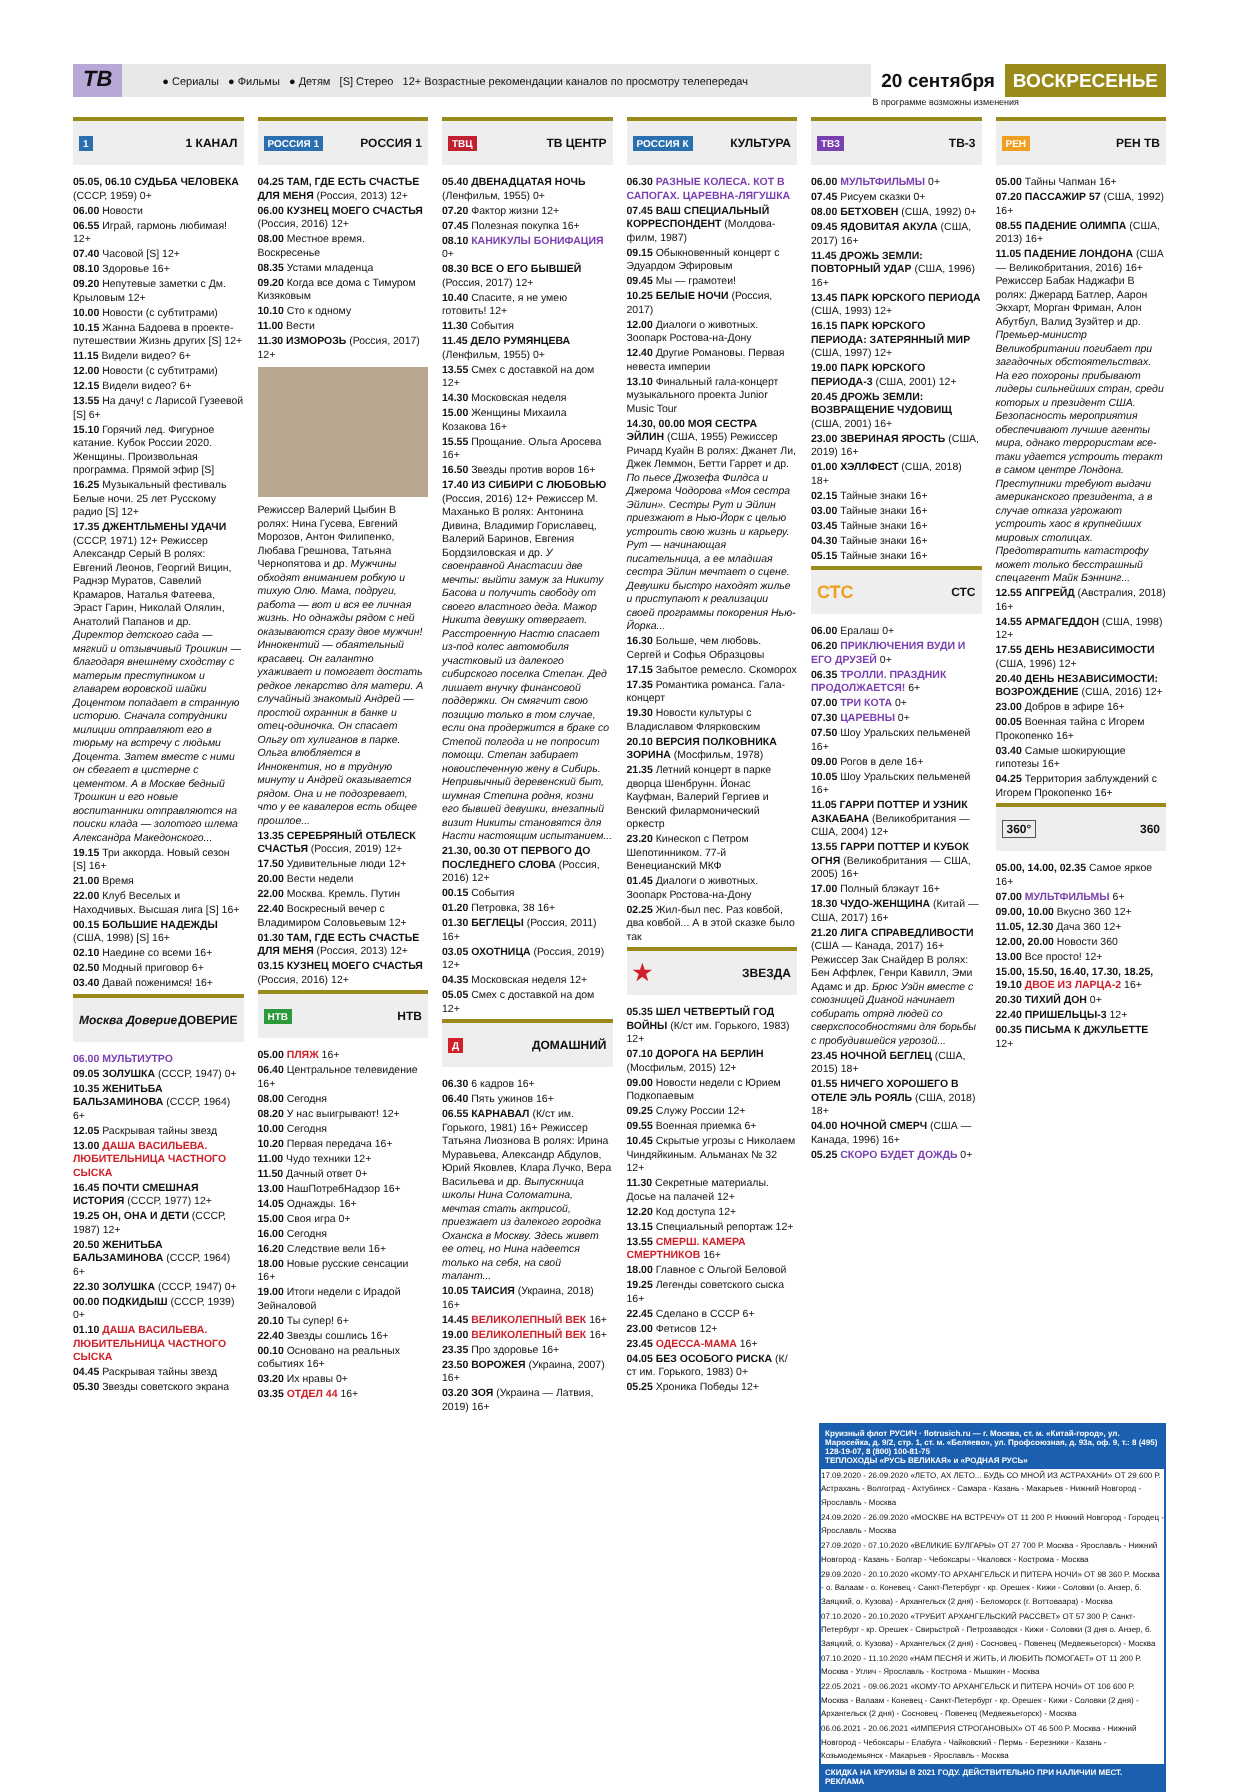ТВ ● Сериалы ● Фильмы ● Детям [S] Стерео 12+ Возрастные рекомендации каналов по просмотру телепередач 20 сентября ВОСКРЕСЕНЬЕ
В программе возможны изменения
1 1 КАНАЛ
05.05, 06.10 СУДЬБА ЧЕЛОВЕКА (СССР, 1959) 0+
06.00 Новости
06.55 Играй, гармонь любимая! 12+
07.40 Часовой [S] 12+
08.10 Здоровье 16+
09.20 Непутевые заметки с Дм. Крыловым 12+
10.00 Новости (с субтитрами)
10.15 Жанна Бадоева в проекте-путешествии Жизнь других [S] 12+
11.15 Видели видео? 6+
12.00 Новости (с субтитрами)
12.15 Видели видео? 6+
13.55 На дачу! с Ларисой Гузеевой [S] 6+
15.10 Горячий лед. Фигурное катание. Кубок России 2020. Женщины. Произвольная программа. Прямой эфир [S]
16.25 Музыкальный фестиваль Белые ночи. 25 лет Русскому радио [S] 12+
17.35 ДЖЕНТЛЬМЕНЫ УДАЧИ (СССР, 1971) 12+ Режиссер Александр Серый В ролях: Евгений Леонов, Георгий Вицин, Раднэр Муратов, Савелий Крамаров, Наталья Фатеева, Эраст Гарин, Николай Олялин, Анатолий Папанов и др. Директор детского сада — мягкий и отзывчивый Трошкин — благодаря внешнему сходству с матерым преступником и главарем воровской шайки Доцентом попадает в странную историю. Сначала сотрудники милиции отправляют его в тюрьму на встречу с людьми Доцента. Затем вместе с ними он сбегает в цистерне с цементом. А в Москве бедный Трошкин и его новые воспитанники отправляются на поиски клада — золотого шлема Александра Македонского...
19.15 Три аккорда. Новый сезон [S] 16+
21.00 Время
22.00 Клуб Веселых и Находчивых. Высшая лига [S] 16+
00.15 БОЛЬШИЕ НАДЕЖДЫ (США, 1998) [S] 16+
02.10 Наедине со всеми 16+
02.50 Модный приговор 6+
03.40 Давай поженимся! 16+
Москва Доверие ДОВЕРИЕ
06.00 МУЛЬТИУТРО
09.05 ЗОЛУШКА (СССР, 1947) 0+
10.35 ЖЕНИТЬБА БАЛЬЗАМИНОВА (СССР, 1964) 6+
12.05 Раскрывая тайны звезд
13.00 ДАША ВАСИЛЬЕВА. ЛЮБИТЕЛЬНИЦА ЧАСТНОГО СЫСКА
16.45 ПОЧТИ СМЕШНАЯ ИСТОРИЯ (СССР, 1977) 12+
19.25 ОН, ОНА И ДЕТИ (СССР, 1987) 12+
20.50 ЖЕНИТЬБА БАЛЬЗАМИНОВА (СССР, 1964) 6+
22.30 ЗОЛУШКА (СССР, 1947) 0+
00.00 ПОДКИДЫШ (СССР, 1939) 0+
01.10 ДАША ВАСИЛЬЕВА. ЛЮБИТЕЛЬНИЦА ЧАСТНОГО СЫСКА
04.45 Раскрывая тайны звезд
05.30 Звезды советского экрана
РОССИЯ 1 РОССИЯ 1
04.25 ТАМ, ГДЕ ЕСТЬ СЧАСТЬЕ ДЛЯ МЕНЯ (Россия, 2013) 12+
06.00 КУЗНЕЦ МОЕГО СЧАСТЬЯ (Россия, 2016) 12+
08.00 Местное время. Воскресенье
08.35 Устами младенца
09.20 Когда все дома с Тимуром Кизяковым
10.10 Сто к одному
11.00 Вести
11.30 ИЗМОРОЗЬ (Россия, 2017) 12+
Режиссер Валерий Цыбин В ролях: Нина Гусева, Евгений Морозов, Антон Филипенко, Любава Грешнова, Татьяна Чернопятова и др. Мужчины обходят вниманием робкую и тихую Олю. Мама, подруги, работа — вот и вся ее личная жизнь. Но однажды рядом с ней оказываются сразу двое мужчин! Иннокентий — обаятельный красавец. Он галантно ухаживает и помогает достать редкое лекарство для матери. А случайный знакомый Андрей — простой охранник в банке и отец-одиночка. Он спасает Ольгу от хулиганов в парке. Ольга влюбляется в Иннокентия, но в трудную минуту и Андрей оказывается рядом. Она и не подозревает, что у ее кавалеров есть общее прошлое...
13.35 СЕРЕБРЯНЫЙ ОТБЛЕСК СЧАСТЬЯ (Россия, 2019) 12+
17.50 Удивительные люди 12+
20.00 Вести недели
22.00 Москва. Кремль. Путин
22.40 Воскресный вечер с Владимиром Соловьевым 12+
01.30 ТАМ, ГДЕ ЕСТЬ СЧАСТЬЕ ДЛЯ МЕНЯ (Россия, 2013) 12+
03.15 КУЗНЕЦ МОЕГО СЧАСТЬЯ (Россия, 2016) 12+
НТВ НТВ
05.00 ПЛЯЖ 16+
06.40 Центральное телевидение 16+
08.00 Сегодня
08.20 У нас выигрывают! 12+
10.00 Сегодня
10.20 Первая передача 16+
11.00 Чудо техники 12+
11.50 Дачный ответ 0+
13.00 НашПотребНадзор 16+
14.05 Однажды. 16+
15.00 Своя игра 0+
16.00 Сегодня
16.20 Следствие вели 16+
18.00 Новые русские сенсации 16+
19.00 Итоги недели с Ирадой Зейналовой
20.10 Ты супер! 6+
22.40 Звезды сошлись 16+
00.10 Основано на реальных событиях 16+
03.20 Их нравы 0+
03.35 ОТДЕЛ 44 16+
ТВЦ ТВ ЦЕНТР
05.40 ДВЕНАДЦАТАЯ НОЧЬ (Ленфильм, 1955) 0+
07.20 Фактор жизни 12+
07.45 Полезная покупка 16+
08.10 КАНИКУЛЫ БОНИФАЦИЯ 0+
08.30 ВСЕ О ЕГО БЫВШЕЙ (Россия, 2017) 12+
10.40 Спасите, я не умею готовить! 12+
11.30 События
11.45 ДЕЛО РУМЯНЦЕВА (Ленфильм, 1955) 0+
13.55 Смех с доставкой на дом 12+
14.30 Московская неделя
15.00 Женщины Михаила Козакова 16+
15.55 Прощание. Ольга Аросева 16+
16.50 Звезды против воров 16+
17.40 ИЗ СИБИРИ С ЛЮБОВЬЮ (Россия, 2016) 12+ Режиссер М. Маханько В ролях: Антонина Дивина, Владимир Гориславец, Валерий Баринов, Евгения Бордзиловская и др. У своенравной Анастасии две мечты: выйти замуж за Никиту Басова и получить свободу от своего властного деда. Мажор Никита девушку отвергает. Расстроенную Настю спасает из-под колес автомобиля участковый из далекого сибирского поселка Степан. Дед лишает внучку финансовой поддержки. Он смягчит свою позицию только в том случае, если она продержится в браке со Степой полгода и не попросит помощи. Степан забирает новоиспеченную жену в Сибирь. Непривычный деревенский быт, шумная Степина родня, козни его бывшей девушки, внезапный визит Никиты становятся для Насти настоящим испытанием...
21.30, 00.30 ОТ ПЕРВОГО ДО ПОСЛЕДНЕГО СЛОВА (Россия, 2016) 12+
00.15 События
01.20 Петровка, 38 16+
01.30 БЕГЛЕЦЫ (Россия, 2011) 16+
03.05 ОХОТНИЦА (Россия, 2019) 12+
04.35 Московская неделя 12+
05.05 Смех с доставкой на дом 12+
Д ДОМАШНИЙ
06.30 6 кадров 16+
06.40 Пять ужинов 16+
06.55 КАРНАВАЛ (К/ст им. Горького, 1981) 16+ Режиссер Татьяна Лиознова В ролях: Ирина Муравьева, Александр Абдулов, Юрий Яковлев, Клара Лучко, Вера Васильева и др. Выпускница школы Нина Соломатина, мечтая стать актрисой, приезжает из далекого городка Оханска в Москву. Здесь живет ее отец, но Нина надеется только на себя, на свой талант...
10.05 ТАИСИЯ (Украина, 2018) 16+
14.45 ВЕЛИКОЛЕПНЫЙ ВЕК 16+
19.00 ВЕЛИКОЛЕПНЫЙ ВЕК 16+
23.35 Про здоровье 16+
23.50 ВОРОЖЕЯ (Украина, 2007) 16+
03.20 ЗОЯ (Украина — Латвия, 2019) 16+
РОССИЯ К КУЛЬТУРА
06.30 РАЗНЫЕ КОЛЕСА. КОТ В САПОГАХ. ЦАРЕВНА-ЛЯГУШКА
07.45 ВАШ СПЕЦИАЛЬНЫЙ КОРРЕСПОНДЕНТ (Молдова-филм, 1987)
09.15 Обыкновенный концерт с Эдуардом Эфировым
09.45 Мы — грамотеи!
10.25 БЕЛЫЕ НОЧИ (Россия, 2017)
12.00 Диалоги о животных. Зоопарк Ростова-на-Дону
12.40 Другие Романовы. Первая невеста империи
13.10 Финальный гала-концерт музыкального проекта Junior Music Tour
14.30, 00.00 МОЯ СЕСТРА ЭЙЛИН (США, 1955) Режиссер Ричард Куайн В ролях: Джанет Ли, Джек Леммон, Бетти Гаррет и др. По пьесе Джозефа Филдса и Джерома Чодорова «Моя сестра Эйлин». Сестры Рут и Эйлин приезжают в Нью-Йорк с целью устроить свою жизнь и карьеру. Рут — начинающая писательница, а ее младшая сестра Эйлин мечтает о сцене. Девушки быстро находят жилье и приступают к реализации своей программы покорения Нью-Йорка...
16.30 Больше, чем любовь. Сергей и Софья Образцовы
17.15 Забытое ремесло. Скоморох
17.35 Романтика романса. Гала-концерт
19.30 Новости культуры с Владиславом Флярковским
20.10 ВЕРСИЯ ПОЛКОВНИКА ЗОРИНА (Мосфильм, 1978)
21.35 Летний концерт в парке дворца Шенбрунн. Йонас Кауфман, Валерий Гергиев и Венский филармонический оркестр
23.20 Кинескоп с Петром Шепотинником. 77-й Венецианский МКФ
01.45 Диалоги о животных. Зоопарк Ростова-на-Дону
02.25 Жил-был пес. Раз ковбой, два ковбой... А в этой сказке было так
★ ЗВЕЗДА
05.35 ШЕЛ ЧЕТВЕРТЫЙ ГОД ВОЙНЫ (К/ст им. Горького, 1983) 12+
07.10 ДОРОГА НА БЕРЛИН (Мосфильм, 2015) 12+
09.00 Новости недели с Юрием Подкопаевым
09.25 Служу России 12+
09.55 Военная приемка 6+
10.45 Скрытые угрозы с Николаем Чиндяйкиным. Альманах № 32 12+
11.30 Секретные материалы. Досье на палачей 12+
12.20 Код доступа 12+
13.15 Специальный репортаж 12+
13.55 СМЕРШ. КАМЕРА СМЕРТНИКОВ 16+
18.00 Главное с Ольгой Беловой
19.25 Легенды советского сыска 16+
22.45 Сделано в СССР 6+
23.00 Фетисов 12+
23.45 ОДЕССА-МАМА 16+
04.05 БЕЗ ОСОБОГО РИСКА (К/ст им. Горького, 1983) 0+
05.25 Хроника Победы 12+
ТВ3 ТВ-3
06.00 МУЛЬТФИЛЬМЫ 0+
07.45 Рисуем сказки 0+
08.00 БЕТХОВЕН (США, 1992) 0+
09.45 ЯДОВИТАЯ АКУЛА (США, 2017) 16+
11.45 ДРОЖЬ ЗЕМЛИ: ПОВТОРНЫЙ УДАР (США, 1996) 16+
13.45 ПАРК ЮРСКОГО ПЕРИОДА (США, 1993) 12+
16.15 ПАРК ЮРСКОГО ПЕРИОДА: ЗАТЕРЯННЫЙ МИР (США, 1997) 12+
19.00 ПАРК ЮРСКОГО ПЕРИОДА-3 (США, 2001) 12+
20.45 ДРОЖЬ ЗЕМЛИ: ВОЗВРАЩЕНИЕ ЧУДОВИЩ (США, 2001) 16+
23.00 ЗВЕРИНАЯ ЯРОСТЬ (США, 2019) 16+
01.00 ХЭЛЛФЕСТ (США, 2018) 18+
02.15 Тайные знаки 16+
03.00 Тайные знаки 16+
03.45 Тайные знаки 16+
04.30 Тайные знаки 16+
05.15 Тайные знаки 16+
СТС СТС
06.00 Ералаш 0+
06.20 ПРИКЛЮЧЕНИЯ ВУДИ И ЕГО ДРУЗЕЙ 0+
06.35 ТРОЛЛИ. ПРАЗДНИК ПРОДОЛЖАЕТСЯ! 6+
07.00 ТРИ КОТА 0+
07.30 ЦАРЕВНЫ 0+
07.50 Шоу Уральских пельменей 16+
09.00 Рогов в деле 16+
10.05 Шоу Уральских пельменей 16+
11.05 ГАРРИ ПОТТЕР И УЗНИК АЗКАБАНА (Великобритания — США, 2004) 12+
13.55 ГАРРИ ПОТТЕР И КУБОК ОГНЯ (Великобритания — США, 2005) 16+
17.00 Полный блэкаут 16+
18.30 ЧУДО-ЖЕНЩИНА (Китай — США, 2017) 16+
21.20 ЛИГА СПРАВЕДЛИВОСТИ (США — Канада, 2017) 16+ Режиссер Зак Снайдер В ролях: Бен Аффлек, Генри Кавилл, Эми Адамс и др. Брюс Уэйн вместе с союзницей Дианой начинает собирать отряд людей со сверхспособностями для борьбы с пробудившейся угрозой...
23.45 НОЧНОЙ БЕГЛЕЦ (США, 2015) 18+
01.55 НИЧЕГО ХОРОШЕГО В ОТЕЛЕ ЭЛЬ РОЯЛЬ (США, 2018) 18+
04.00 НОЧНОЙ СМЕРЧ (США — Канада, 1996) 16+
05.25 СКОРО БУДЕТ ДОЖДЬ 0+
РЕН РЕН ТВ
05.00 Тайны Чапман 16+
07.20 ПАССАЖИР 57 (США, 1992) 16+
08.55 ПАДЕНИЕ ОЛИМПА (США, 2013) 16+
11.05 ПАДЕНИЕ ЛОНДОНА (США — Великобритания, 2016) 16+ Режиссер Бабак Наджафи В ролях: Джерард Батлер, Аарон Экхарт, Морган Фриман, Алон Абутбул, Валид Зуэйтер и др. Премьер-министр Великобритании погибает при загадочных обстоятельствах. На его похороны прибывают лидеры сильнейших стран, среди которых и президент США. Безопасность мероприятия обеспечивают лучшие агенты мира, однако террористам все-таки удается устроить теракт в самом центре Лондона. Преступники требуют выдачи американского президента, а в случае отказа угрожают устроить хаос в крупнейших мировых столицах. Предотвратить катастрофу может только бесстрашный спецагент Майк Бэннинг...
12.55 АПГРЕЙД (Австралия, 2018) 16+
14.55 АРМАГЕДДОН (США, 1998) 12+
17.55 ДЕНЬ НЕЗАВИСИМОСТИ (США, 1996) 12+
20.40 ДЕНЬ НЕЗАВИСИМОСТИ: ВОЗРОЖДЕНИЕ (США, 2016) 12+
23.00 Добров в эфире 16+
00.05 Военная тайна с Игорем Прокопенко 16+
03.40 Самые шокирующие гипотезы 16+
04.25 Территория заблуждений с Игорем Прокопенко 16+
360° 360
05.00, 14.00, 02.35 Самое яркое 16+
07.00 МУЛЬТФИЛЬМЫ 6+
09.00, 10.00 Вкусно 360 12+
11.05, 12.30 Дача 360 12+
12.00, 20.00 Новости 360
13.00 Все просто! 12+
15.00, 15.50, 16.40, 17.30, 18.25, 19.10 ДВОЕ ИЗ ЛАРЦА-2 16+
20.30 ТИХИЙ ДОН 0+
22.40 ПРИШЕЛЬЦЫ-3 12+
00.35 ПИСЬМА К ДЖУЛЬЕТТЕ 12+
Круизный флот РУСИЧ · flotrusich.ru — г. Москва, ст. м. «Китай-город», ул. Маросейка, д. 9/2, стр. 1, ст. м. «Беляево», ул. Профсоюзная, д. 93а, оф. 9, т.: 8 (495) 128-19-07, 8 (800) 100-81-75
ТЕПЛОХОДЫ «РУСЬ ВЕЛИКАЯ» и «РОДНАЯ РУСЬ»
17.09.2020 - 26.09.2020 «ЛЕТО, АХ ЛЕТО... БУДЬ СО МНОЙ ИЗ АСТРАХАНИ» ОТ 29 600 Р. Астрахань - Волгоград - Ахтубинск - Самара - Казань - Макарьев - Нижний Новгород - Ярославль - Москва
24.09.2020 - 26.09.2020 «МОСКВЕ НА ВСТРЕЧУ» ОТ 11 200 Р. Нижний Новгород - Городец - Ярославль - Москва
27.09.2020 - 07.10.2020 «ВЕЛИКИЕ БУЛГАРЫ» ОТ 27 700 Р. Москва - Ярославль - Нижний Новгород - Казань - Болгар - Чебоксары - Чкаловск - Кострома - Москва
29.09.2020 - 20.10.2020 «КОМУ-ТО АРХАНГЕЛЬСК И ПИТЕРА НОЧИ» ОТ 98 360 Р. Москва - о. Валаам - о. Коневец - Санкт-Петербург - кр. Орешек - Кижи - Соловки (о. Анзер, б. Заяцкий, о. Кузова) - Архангельск (2 дня) - Беломорск (г. Воттоваара) - Москва
07.10.2020 - 20.10.2020 «ТРУБИТ АРХАНГЕЛЬСКИЙ РАССВЕТ» ОТ 57 300 Р. Санкт-Петербург - кр. Орешек - Свирьстрой - Петрозаводск - Кижи - Соловки (3 дня о. Анзер, б. Заяцкий, о. Кузова) - Архангельск (2 дня) - Сосновец - Повенец (Медвежьегорск) - Москва
07.10.2020 - 11.10.2020 «НАМ ПЕСНЯ И ЖИТЬ, И ЛЮБИТЬ ПОМОГАЕТ» ОТ 11 200 Р. Москва - Углич - Ярославль - Кострома - Мышкин - Москва
22.05.2021 - 09.06.2021 «КОМУ-ТО АРХАНГЕЛЬСК И ПИТЕРА НОЧИ» ОТ 106 600 Р. Москва - Валаам - Коневец - Санкт-Петербург - кр. Орешек - Кижи - Соловки (2 дня) - Архангельск (2 дня) - Сосновец - Повенец (Медвежьегорск) - Москва
06.06.2021 - 20.06.2021 «ИМПЕРИЯ СТРОГАНОВЫХ» ОТ 46 500 Р. Москва - Нижний Новгород - Чебоксары - Елабуга - Чайковский - Пермь - Березники - Казань - Козьмодемьянск - Макарьев - Ярославль - Москва
СКИДКА НА КРУИЗЫ В 2021 ГОДУ. ДЕЙСТВИТЕЛЬНО ПРИ НАЛИЧИИ МЕСТ. РЕКЛАМА